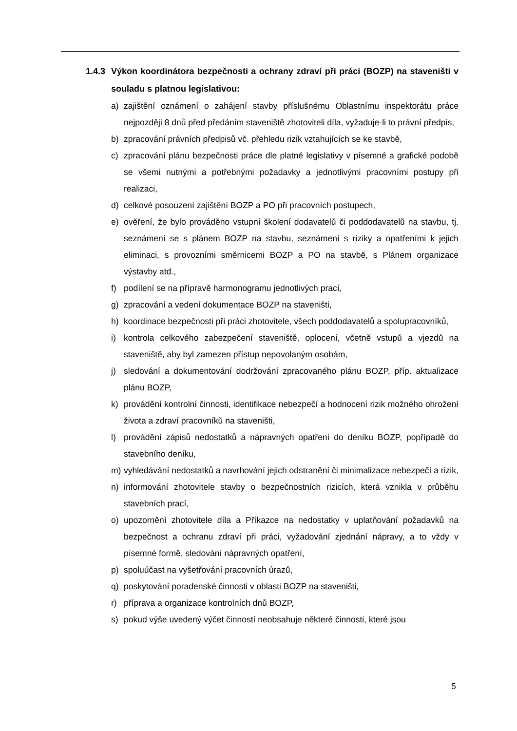1.4.3 Výkon koordinátora bezpečnosti a ochrany zdraví při práci (BOZP) na staveništi v souladu s platnou legislativou:
a) zajištění oznámení o zahájení stavby příslušnému Oblastnímu inspektorátu práce nejpozději 8 dnů před předáním staveniště zhotoviteli díla, vyžaduje-li to právní předpis,
b) zpracování právních předpisů vč. přehledu rizik vztahujících se ke stavbě,
c) zpracování plánu bezpečnosti práce dle platné legislativy v písemné a grafické podobě se všemi nutnými a potřebnými požadavky a jednotlivými pracovními postupy při realizaci,
d) celkové posouzení zajištění BOZP a PO při pracovních postupech,
e) ověření, že bylo prováděno vstupní školení dodavatelů či poddodavatelů na stavbu, tj. seznámení se s plánem BOZP na stavbu, seznámení s riziky a opatřeními k jejich eliminaci, s provozními směrnicemi BOZP a PO na stavbě, s Plánem organizace výstavby atd.,
f) podílení se na přípravě harmonogramu jednotlivých prací,
g) zpracování a vedení dokumentace BOZP na staveništi,
h) koordinace bezpečnosti při práci zhotovitele, všech poddodavatelů a spolupracovníků,
i) kontrola celkového zabezpečení staveniště, oplocení, včetně vstupů a vjezdů na staveniště, aby byl zamezen přístup nepovolaným osobám,
j) sledování a dokumentování dodržování zpracovaného plánu BOZP, příp. aktualizace plánu BOZP,
k) provádění kontrolní činnosti, identifikace nebezpečí a hodnocení rizik možného ohrožení života a zdraví pracovníků na staveništi,
l) provádění zápisů nedostatků a nápravných opatření do deníku BOZP, popřípadě do stavebního deníku,
m) vyhledávání nedostatků a navrhování jejich odstranění či minimalizace nebezpečí a rizik,
n) informování zhotovitele stavby o bezpečnostních rizicích, která vznikla v průběhu stavebních prací,
o) upozornění zhotovitele díla a Příkazce na nedostatky v uplatňování požadavků na bezpečnost a ochranu zdraví při práci, vyžadování zjednání nápravy, a to vždy v písemné formě, sledování nápravných opatření,
p) spoluúčast na vyšetřování pracovních úrazů,
q) poskytování poradenské činnosti v oblasti BOZP na staveništi,
r) příprava a organizace kontrolních dnů BOZP,
s) pokud výše uvedený výčet činností neobsahuje některé činnosti, které jsou
5